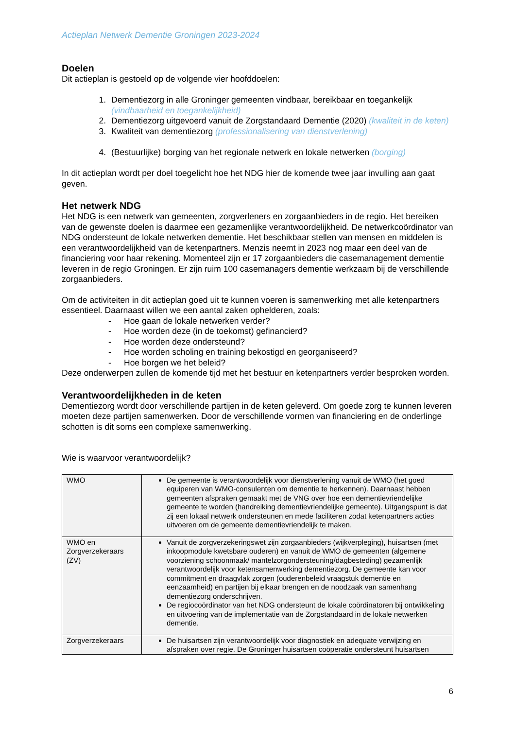Actieplan Netwerk Dementie Groningen 2023-2024
Doelen
Dit actieplan is gestoeld op de volgende vier hoofddoelen:
1. Dementiezorg in alle Groninger gemeenten vindbaar, bereikbaar en toegankelijk (vindbaarheid en toegankelijkheid)
2. Dementiezorg uitgevoerd vanuit de Zorgstandaard Dementie (2020) (kwaliteit in de keten)
3. Kwaliteit van dementiezorg (professionalisering van dienstverlening)
4. (Bestuurlijke) borging van het regionale netwerk en lokale netwerken (borging)
In dit actieplan wordt per doel toegelicht hoe het NDG hier de komende twee jaar invulling aan gaat geven.
Het netwerk NDG
Het NDG is een netwerk van gemeenten, zorgverleners en zorgaanbieders in de regio. Het bereiken van de gewenste doelen is daarmee een gezamenlijke verantwoordelijkheid. De netwerkcoördinator van NDG ondersteunt de lokale netwerken dementie. Het beschikbaar stellen van mensen en middelen is een verantwoordelijkheid van de ketenpartners. Menzis neemt in 2023 nog maar een deel van de financiering voor haar rekening. Momenteel zijn er 17 zorgaanbieders die casemanagement dementie leveren in de regio Groningen. Er zijn ruim 100 casemanagers dementie werkzaam bij de verschillende zorgaanbieders.
Om de activiteiten in dit actieplan goed uit te kunnen voeren is samenwerking met alle ketenpartners essentieel. Daarnaast willen we een aantal zaken ophelderen, zoals:
- Hoe gaan de lokale netwerken verder?
- Hoe worden deze (in de toekomst) gefinancierd?
- Hoe worden deze ondersteund?
- Hoe worden scholing en training bekostigd en georganiseerd?
- Hoe borgen we het beleid?
Deze onderwerpen zullen de komende tijd met het bestuur en ketenpartners verder besproken worden.
Verantwoordelijkheden in de keten
Dementiezorg wordt door verschillende partijen in de keten geleverd. Om goede zorg te kunnen leveren moeten deze partijen samenwerken. Door de verschillende vormen van financiering en de onderlinge schotten is dit soms een complexe samenwerking.
Wie is waarvoor verantwoordelijk?
| WMO | De gemeente is verantwoordelijk voor dienstverlening vanuit de WMO (het goed equiperen van WMO-consulenten om dementie te herkennen). Daarnaast hebben gemeenten afspraken gemaakt met de VNG over hoe een dementievriendelijke gemeente te worden (handreiking dementievriendelijke gemeente). Uitgangspunt is dat zij een lokaal netwerk ondersteunen en mede faciliteren zodat ketenpartners acties uitvoeren om de gemeente dementievriendelijk te maken. |
| WMO en Zorgverzekeraars (ZV) | Vanuit de zorgverzekeringswet zijn zorgaanbieders (wijkverpleging), huisartsen (met inkoopmodule kwetsbare ouderen) en vanuit de WMO de gemeenten (algemene voorziening schoonmaak/ mantelzorgondersteuning/dagbesteding) gezamenlijk verantwoordelijk voor ketensamenwerking dementiezorg. De gemeente kan voor commitment en draagvlak zorgen (ouderenbeleid vraagstuk dementie en eenzaamheid) en partijen bij elkaar brengen en de noodzaak van samenhang dementiezorg onderschrijven. De regiocoördinator van het NDG ondersteunt de lokale coördinatoren bij ontwikkeling en uitvoering van de implementatie van de Zorgstandaard in de lokale netwerken dementie. |
| Zorgverzekeraars | De huisartsen zijn verantwoordelijk voor diagnostiek en adequate verwijzing en afspraken over regie. De Groninger huisartsen coöperatie ondersteunt huisartsen |
6